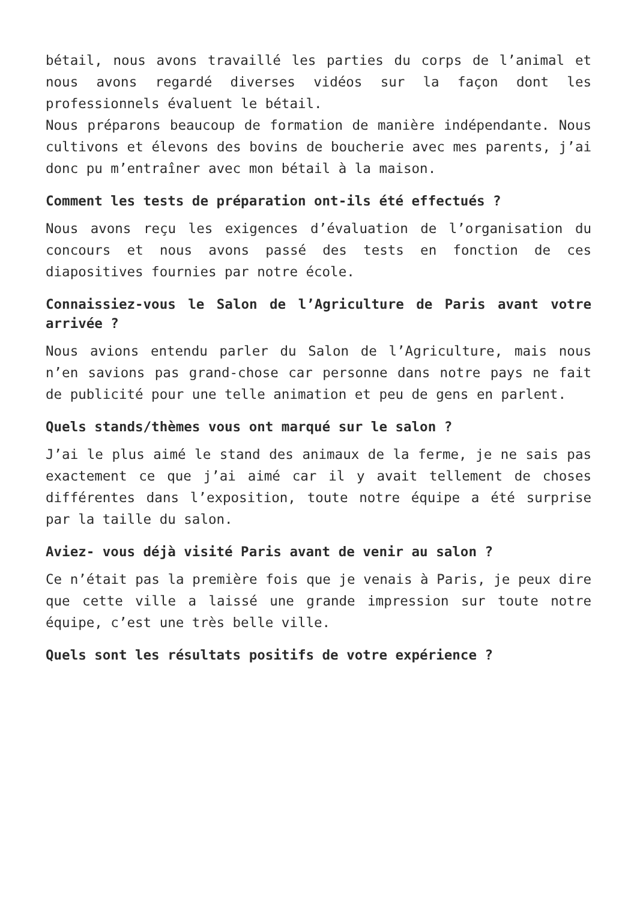bétail, nous avons travaillé les parties du corps de l’animal et nous avons regardé diverses vidéos sur la façon dont les professionnels évaluent le bétail.
Nous préparons beaucoup de formation de manière indépendante. Nous cultivons et élevons des bovins de boucherie avec mes parents, j’ai donc pu m’entraîner avec mon bétail à la maison.
Comment les tests de préparation ont-ils été effectués ?
Nous avons reçu les exigences d’évaluation de l’organisation du concours et nous avons passé des tests en fonction de ces diapositives fournies par notre école.
Connaissiez-vous le Salon de l’Agriculture de Paris avant votre arrivée ?
Nous avions entendu parler du Salon de l’Agriculture, mais nous n’en savions pas grand-chose car personne dans notre pays ne fait de publicité pour une telle animation et peu de gens en parlent.
Quels stands/thèmes vous ont marqué sur le salon ?
J’ai le plus aimé le stand des animaux de la ferme, je ne sais pas exactement ce que j’ai aimé car il y avait tellement de choses différentes dans l’exposition, toute notre équipe a été surprise par la taille du salon.
Aviez- vous déjà visité Paris avant de venir au salon ?
Ce n’était pas la première fois que je venais à Paris, je peux dire que cette ville a laissé une grande impression sur toute notre équipe, c’est une très belle ville.
Quels sont les résultats positifs de votre expérience ?